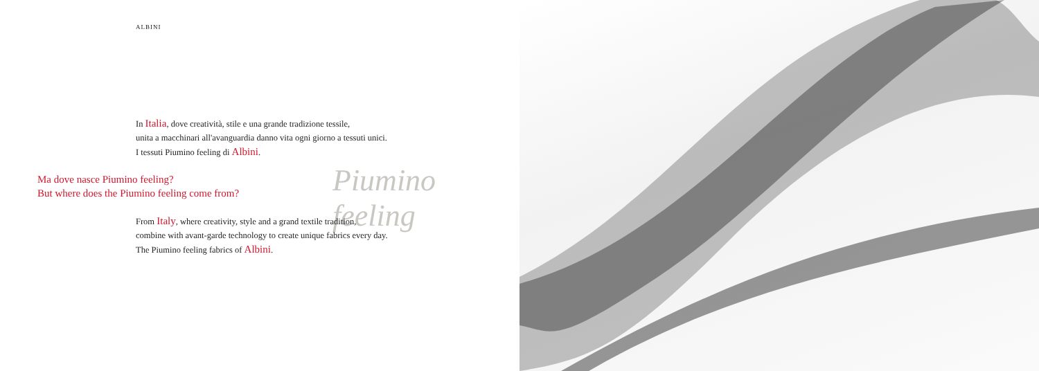ALBINI
In Italia, dove creatività, stile e una grande tradizione tessile,
unita a macchinari all'avanguardia danno vita ogni giorno a tessuti unici.
I tessuti Piumino feeling di Albini.
Ma dove nasce Piumino feeling?
But where does the Piumino feeling come from?
Piumino feeling
From Italy, where creativity, style and a grand textile tradition,
combine with avant-garde technology to create unique fabrics every day.
The Piumino feeling fabrics of Albini.